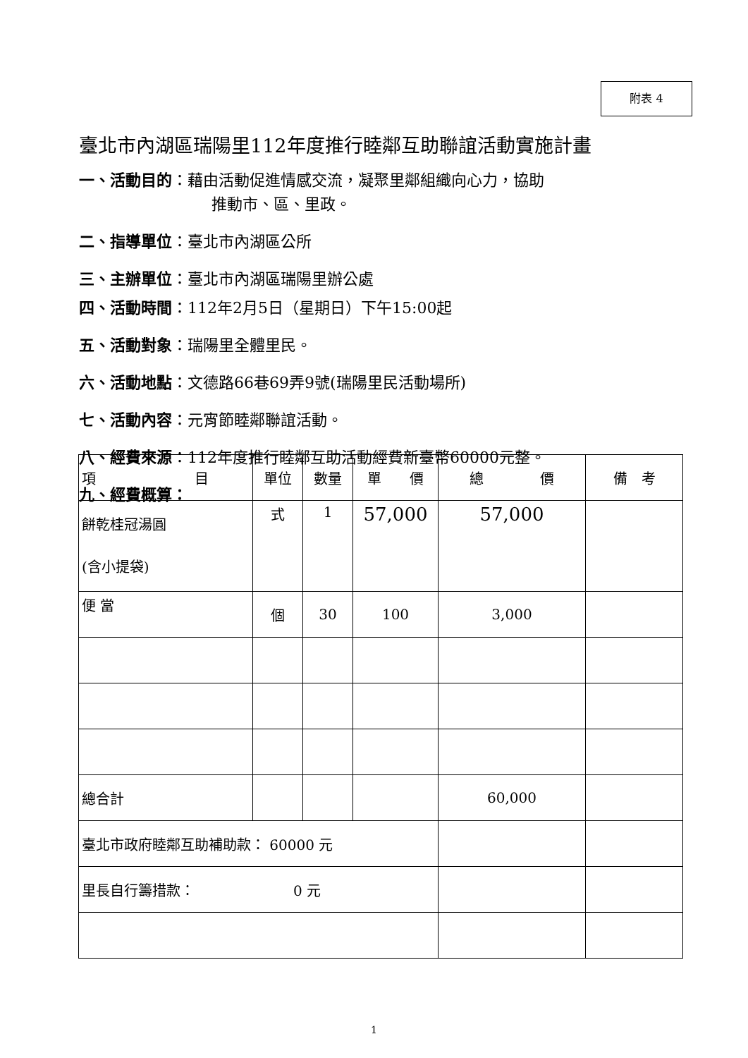附表 4
臺北市內湖區瑞陽里112年度推行睦鄰互助聯誼活動實施計畫
一、活動目的：藉由活動促進情感交流，凝聚里鄰組織向心力，協助
推動市、區、里政。
二、指導單位：臺北市內湖區公所
三、主辦單位：臺北市內湖區瑞陽里辦公處
四、活動時間：112年2月5日（星期日）下午15:00起
五、活動對象：瑞陽里全體里民。
六、活動地點：文德路66巷69弄9號(瑞陽里民活動場所)
七、活動內容：元宵節睦鄰聯誼活動。
八、經費來源：112年度推行睦鄰互助活動經費新臺幣60000元整。
九、經費概算：
| 項 目 | 單位 | 數量 | 單 價 | 總 價 | 備 考 |
| --- | --- | --- | --- | --- | --- |
| 餅乾桂冠湯圓 (含小提袋) | 式 | 1 | 57,000 | 57,000 | |
| 便 當 | 個 | 30 | 100 | 3,000 | |
| 總合計 | | | | 60,000 | |
| 臺北市政府睦鄰互助補助款： 60000 元 | | | | | |
| 里長自行籌措款： 0 元 | | | | | |
1